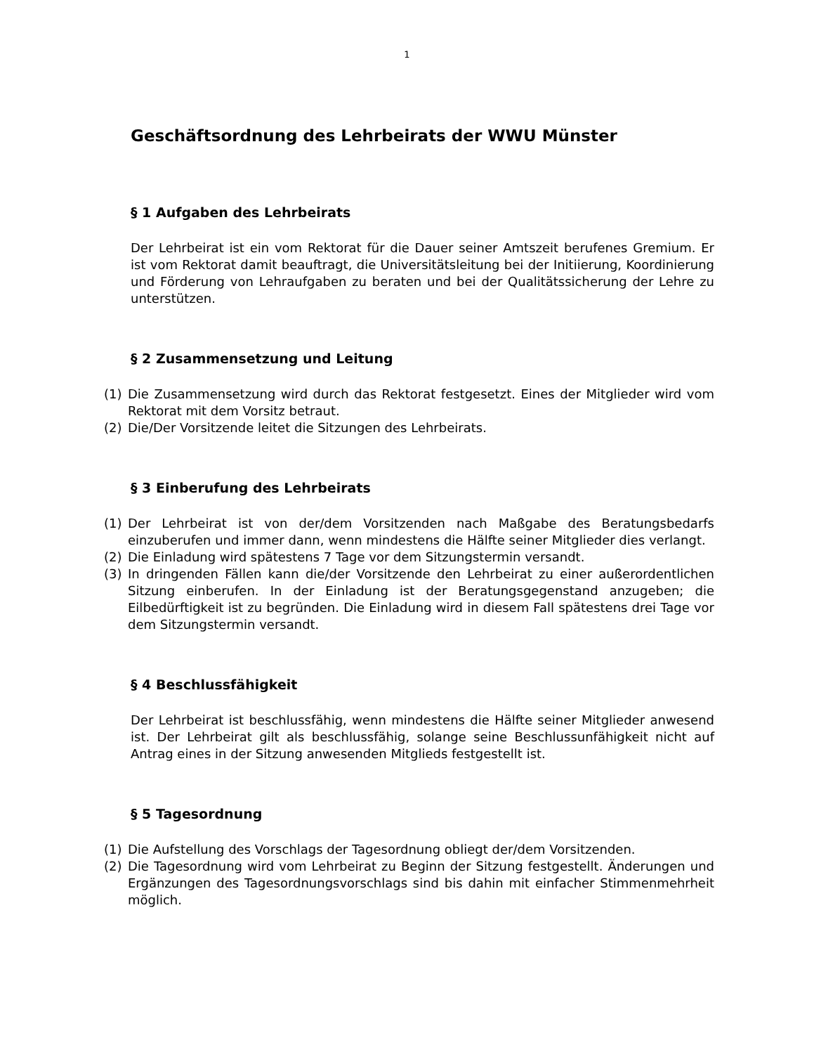1
Geschäftsordnung des Lehrbeirats der WWU Münster
§ 1 Aufgaben des Lehrbeirats
Der Lehrbeirat ist ein vom Rektorat für die Dauer seiner Amtszeit berufenes Gremium. Er ist vom Rektorat damit beauftragt, die Universitätsleitung bei der Initiierung, Koordinierung und Förderung von Lehraufgaben zu beraten und bei der Qualitätssicherung der Lehre zu unterstützen.
§ 2 Zusammensetzung und Leitung
(1) Die Zusammensetzung wird durch das Rektorat festgesetzt. Eines der Mitglieder wird vom Rektorat mit dem Vorsitz betraut.
(2) Die/Der Vorsitzende leitet die Sitzungen des Lehrbeirats.
§ 3 Einberufung des Lehrbeirats
(1) Der Lehrbeirat ist von der/dem Vorsitzenden nach Maßgabe des Beratungsbedarfs einzuberufen und immer dann, wenn mindestens die Hälfte seiner Mitglieder dies verlangt.
(2) Die Einladung wird spätestens 7 Tage vor dem Sitzungstermin versandt.
(3) In dringenden Fällen kann die/der Vorsitzende den Lehrbeirat zu einer außerordentlichen Sitzung einberufen. In der Einladung ist der Beratungsgegenstand anzugeben; die Eilbedürftigkeit ist zu begründen. Die Einladung wird in diesem Fall spätestens drei Tage vor dem Sitzungstermin versandt.
§ 4 Beschlussfähigkeit
Der Lehrbeirat ist beschlussfähig, wenn mindestens die Hälfte seiner Mitglieder anwesend ist. Der Lehrbeirat gilt als beschlussfähig, solange seine Beschlussunfähigkeit nicht auf Antrag eines in der Sitzung anwesenden Mitglieds festgestellt ist.
§ 5 Tagesordnung
(1) Die Aufstellung des Vorschlags der Tagesordnung obliegt der/dem Vorsitzenden.
(2) Die Tagesordnung wird vom Lehrbeirat zu Beginn der Sitzung festgestellt. Änderungen und Ergänzungen des Tagesordnungsvorschlags sind bis dahin mit einfacher Stimmenmehrheit möglich.